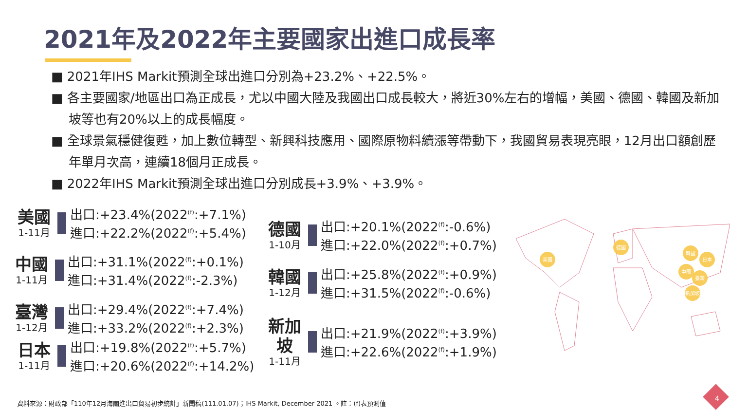2021年及2022年主要國家出進口成長率
■ 2021年IHS Markit預測全球出進口分別為+23.2%、+22.5%。
■ 各主要國家/地區出口為正成長，尤以中國大陸及我國出口成長較大，將近30%左右的增幅，美國、德國、韓國及新加坡等也有20%以上的成長幅度。
■ 全球景氣穩健復甦，加上數位轉型、新興科技應用、國際原物料續漲等帶動下，我國貿易表現亮眼，12月出口額創歷年單月次高，連續18個月正成長。
■ 2022年IHS Markit預測全球出進口分別成長+3.9%、+3.9%。
美國
1-11月
出口:+23.4%(2022<sup>(f)</sup>:+7.1%)
進口:+22.2%(2022<sup>(f)</sup>:+5.4%)
中國
1-11月
出口:+31.1%(2022<sup>(f)</sup>:+0.1%)
進口:+31.4%(2022<sup>(f)</sup>:-2.3%)
臺灣
1-12月
出口:+29.4%(2022<sup>(f)</sup>:+7.4%)
進口:+33.2%(2022<sup>(f)</sup>:+2.3%)
日本
1-11月
出口:+19.8%(2022<sup>(f)</sup>:+5.7%)
進口:+20.6%(2022<sup>(f)</sup>:+14.2%)
德國
1-10月
出口:+20.1%(2022<sup>(f)</sup>:-0.6%)
進口:+22.0%(2022<sup>(f)</sup>:+0.7%)
韓國
1-12月
出口:+25.8%(2022<sup>(f)</sup>:+0.9%)
進口:+31.5%(2022<sup>(f)</sup>:-0.6%)
新加坡
1-11月
出口:+21.9%(2022<sup>(f)</sup>:+3.9%)
進口:+22.6%(2022<sup>(f)</sup>:+1.9%)
美國
德國
韓國
日本
中國
臺灣
新加坡
資料來源：財政部「110年12月海關進出口貿易初步統計」新聞稿(111.01.07)；IHS Markit, December 2021 。註：(f)表預測值
4